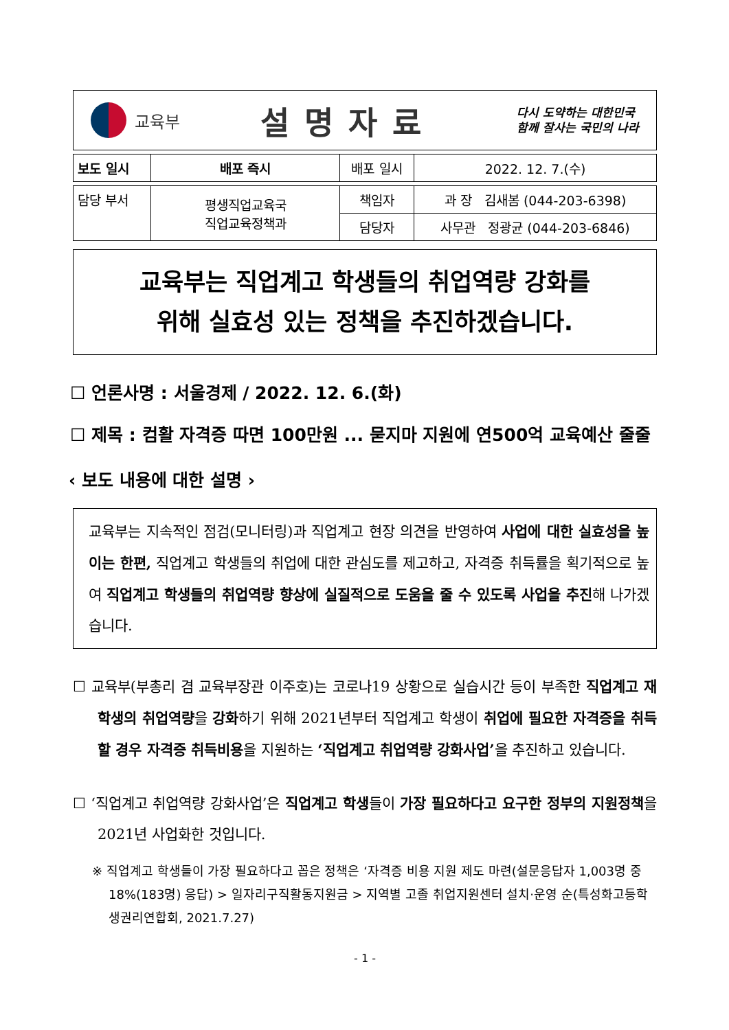교육부
설명자료
다시 도약하는 대한민국
함께 잘사는 국민의 나라
| 보도 일시 | 배포 즉시 | 배포 일시 | 2022. 12. 7.(수) |
| 담당 부서 | 평생직업교육국 직업교육정책과 | 책임자 | 과 장 김새봄 (044-203-6398) |
| | | 담당자 | 사무관 정광균 (044-203-6846) |
교육부는 직업계고 학생들의 취업역량 강화를
위해 실효성 있는 정책을 추진하겠습니다.
☐ 언론사명 : 서울경제 / 2022. 12. 6.(화)
☐ 제목 : 컴활 자격증 따면 100만원 ... 묻지마 지원에 연500억 교육예산 줄줄
‹ 보도 내용에 대한 설명 ›
교육부는 지속적인 점검(모니터링)과 직업계고 현장 의견을 반영하여 사업에 대한 실효성을 높이는 한편, 직업계고 학생들의 취업에 대한 관심도를 제고하고, 자격증 취득률을 획기적으로 높여 직업계고 학생들의 취업역량 향상에 실질적으로 도움을 줄 수 있도록 사업을 추진해 나가겠습니다.
☐ 교육부(부총리 겸 교육부장관 이주호)는 코로나19 상황으로 실습시간 등이 부족한 직업계고 재학생의 취업역량을 강화하기 위해 2021년부터 직업계고 학생이 취업에 필요한 자격증을 취득할 경우 자격증 취득비용을 지원하는 ‘직업계고 취업역량 강화사업’을 추진하고 있습니다.
☐ ‘직업계고 취업역량 강화사업’은 직업계고 학생들이 가장 필요하다고 요구한 정부의 지원정책을 2021년 사업화한 것입니다.
※ 직업계고 학생들이 가장 필요하다고 꼽은 정책은 ‘자격증 비용 지원 제도 마련(설문응답자 1,003명 중 18%(183명) 응답) > 일자리구직활동지원금 > 지역별 고졸 취업지원센터 설치·운영 순(특성화고등학생권리연합회, 2021.7.27)
- 1 -